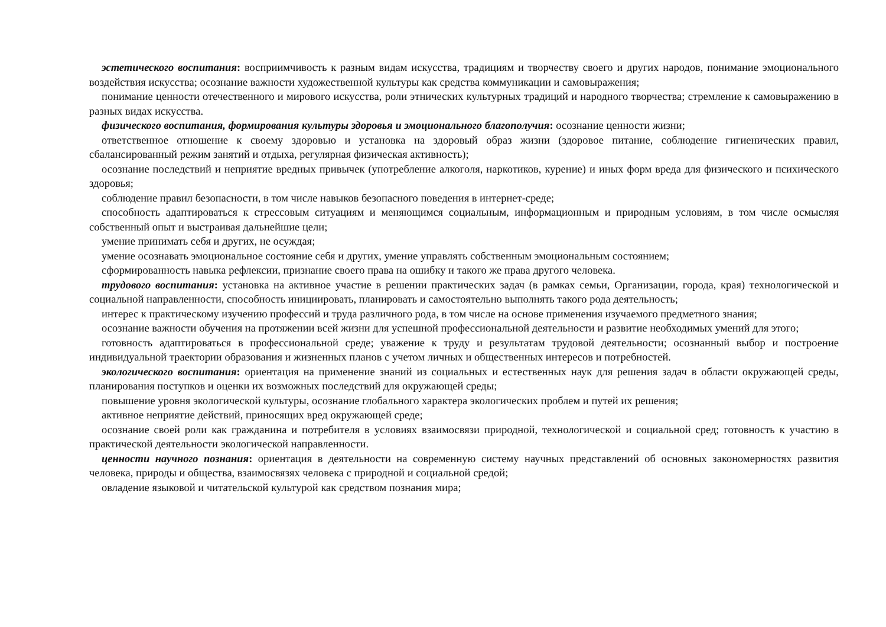эстетического воспитания: восприимчивость к разным видам искусства, традициям и творчеству своего и других народов, понимание эмоционального воздействия искусства; осознание важности художественной культуры как средства коммуникации и самовыражения;
понимание ценности отечественного и мирового искусства, роли этнических культурных традиций и народного творчества; стремление к самовыражению в разных видах искусства.
физического воспитания, формирования культуры здоровья и эмоционального благополучия: осознание ценности жизни;
ответственное отношение к своему здоровью и установка на здоровый образ жизни (здоровое питание, соблюдение гигиенических правил, сбалансированный режим занятий и отдыха, регулярная физическая активность);
осознание последствий и неприятие вредных привычек (употребление алкоголя, наркотиков, курение) и иных форм вреда для физического и психического здоровья;
соблюдение правил безопасности, в том числе навыков безопасного поведения в интернет-среде;
способность адаптироваться к стрессовым ситуациям и меняющимся социальным, информационным и природным условиям, в том числе осмысляя собственный опыт и выстраивая дальнейшие цели;
умение принимать себя и других, не осуждая;
умение осознавать эмоциональное состояние себя и других, умение управлять собственным эмоциональным состоянием;
сформированность навыка рефлексии, признание своего права на ошибку и такого же права другого человека.
трудового воспитания: установка на активное участие в решении практических задач (в рамках семьи, Организации, города, края) технологической и социальной направленности, способность инициировать, планировать и самостоятельно выполнять такого рода деятельность;
интерес к практическому изучению профессий и труда различного рода, в том числе на основе применения изучаемого предметного знания;
осознание важности обучения на протяжении всей жизни для успешной профессиональной деятельности и развитие необходимых умений для этого;
готовность адаптироваться в профессиональной среде; уважение к труду и результатам трудовой деятельности; осознанный выбор и построение индивидуальной траектории образования и жизненных планов с учетом личных и общественных интересов и потребностей.
экологического воспитания: ориентация на применение знаний из социальных и естественных наук для решения задач в области окружающей среды, планирования поступков и оценки их возможных последствий для окружающей среды;
повышение уровня экологической культуры, осознание глобального характера экологических проблем и путей их решения;
активное неприятие действий, приносящих вред окружающей среде;
осознание своей роли как гражданина и потребителя в условиях взаимосвязи природной, технологической и социальной сред; готовность к участию в практической деятельности экологической направленности.
ценности научного познания: ориентация в деятельности на современную систему научных представлений об основных закономерностях развития человека, природы и общества, взаимосвязях человека с природной и социальной средой;
овладение языковой и читательской культурой как средством познания мира;